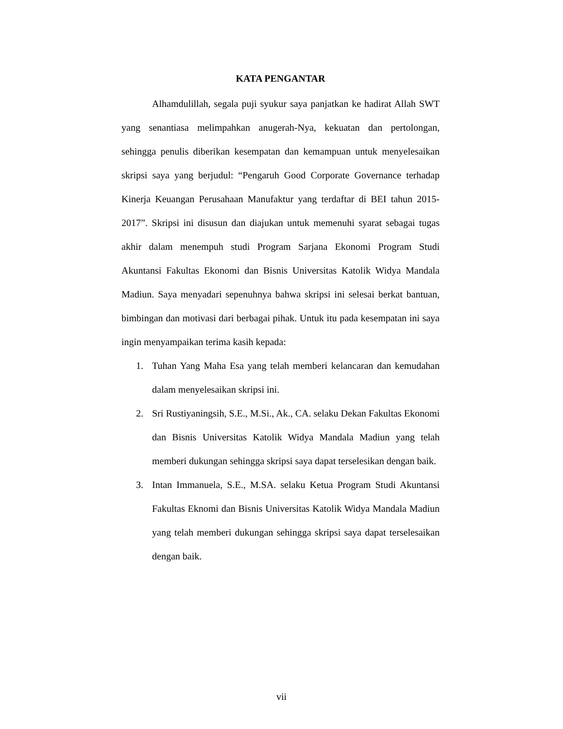KATA PENGANTAR
Alhamdulillah, segala puji syukur saya panjatkan ke hadirat Allah SWT yang senantiasa melimpahkan anugerah-Nya, kekuatan dan pertolongan, sehingga penulis diberikan kesempatan dan kemampuan untuk menyelesaikan skripsi saya yang berjudul: “Pengaruh Good Corporate Governance terhadap Kinerja Keuangan Perusahaan Manufaktur yang terdaftar di BEI tahun 2015-2017”. Skripsi ini disusun dan diajukan untuk memenuhi syarat sebagai tugas akhir dalam menempuh studi Program Sarjana Ekonomi Program Studi Akuntansi Fakultas Ekonomi dan Bisnis Universitas Katolik Widya Mandala Madiun. Saya menyadari sepenuhnya bahwa skripsi ini selesai berkat bantuan, bimbingan dan motivasi dari berbagai pihak. Untuk itu pada kesempatan ini saya ingin menyampaikan terima kasih kepada:
1. Tuhan Yang Maha Esa yang telah memberi kelancaran dan kemudahan dalam menyelesaikan skripsi ini.
2. Sri Rustiyaningsih, S.E., M.Si., Ak., CA. selaku Dekan Fakultas Ekonomi dan Bisnis Universitas Katolik Widya Mandala Madiun yang telah memberi dukungan sehingga skripsi saya dapat terselesikan dengan baik.
3. Intan Immanuela, S.E., M.SA. selaku Ketua Program Studi Akuntansi Fakultas Eknomi dan Bisnis Universitas Katolik Widya Mandala Madiun yang telah memberi dukungan sehingga skripsi saya dapat terselesaikan dengan baik.
vii